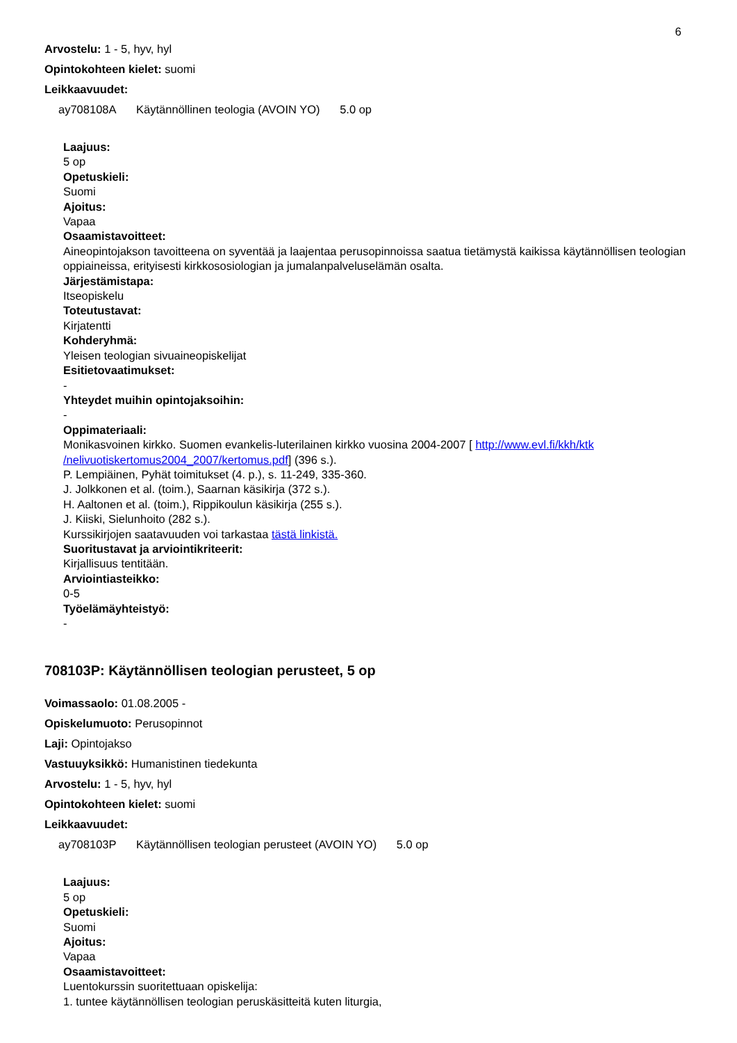6
Arvostelu: 1 - 5, hyv, hyl
Opintokohteen kielet: suomi
Leikkaavuudet:
ay708108A Käytännöllinen teologia (AVOIN YO) 5.0 op
Laajuus:
5 op
Opetuskieli:
Suomi
Ajoitus:
Vapaa
Osaamistavoitteet:
Aineopintojakson tavoitteena on syventää ja laajentaa perusopinnoissa saatua tietämystä kaikissa käytännöllisen teologian oppiaineissa, erityisesti kirkkososiologian ja jumalanpalveluselämän osalta.
Järjestämistapa:
Itseopiskelu
Toteutustavat:
Kirjatentti
Kohderyhmä:
Yleisen teologian sivuaineopiskelijat
Esitietovaatimukset:
-
Yhteydet muihin opintojaksoihin:
-
Oppimateriaali:
Monikasvoinen kirkko. Suomen evankelis-luterilainen kirkko vuosina 2004-2007 [ http://www.evl.fi/kkh/ktk /nelivuotiskertomus2004_2007/kertomus.pdf] (396 s.).
P. Lempiäinen, Pyhät toimitukset (4. p.), s. 11-249, 335-360.
J. Jolkkonen et al. (toim.), Saarnan käsikirja (372 s.).
H. Aaltonen et al. (toim.), Rippikoulun käsikirja (255 s.).
J. Kiiski, Sielunhoito (282 s.).
Kurssikirjojen saatavuuden voi tarkastaa tästä linkistä.
Suoritustavat ja arviointikriteerit:
Kirjallisuus tentitään.
Arviointiasteikko:
0-5
Työelämäyhteistyö:
-
708103P: Käytännöllisen teologian perusteet, 5 op
Voimassaolo: 01.08.2005 -
Opiskelumuoto: Perusopinnot
Laji: Opintojakso
Vastuuyksikkö: Humanistinen tiedekunta
Arvostelu: 1 - 5, hyv, hyl
Opintokohteen kielet: suomi
Leikkaavuudet:
ay708103P Käytännöllisen teologian perusteet (AVOIN YO) 5.0 op
Laajuus:
5 op
Opetuskieli:
Suomi
Ajoitus:
Vapaa
Osaamistavoitteet:
Luentokurssin suoritettuaan opiskelija:
1. tuntee käytännöllisen teologian peruskäsitteitä kuten liturgia,